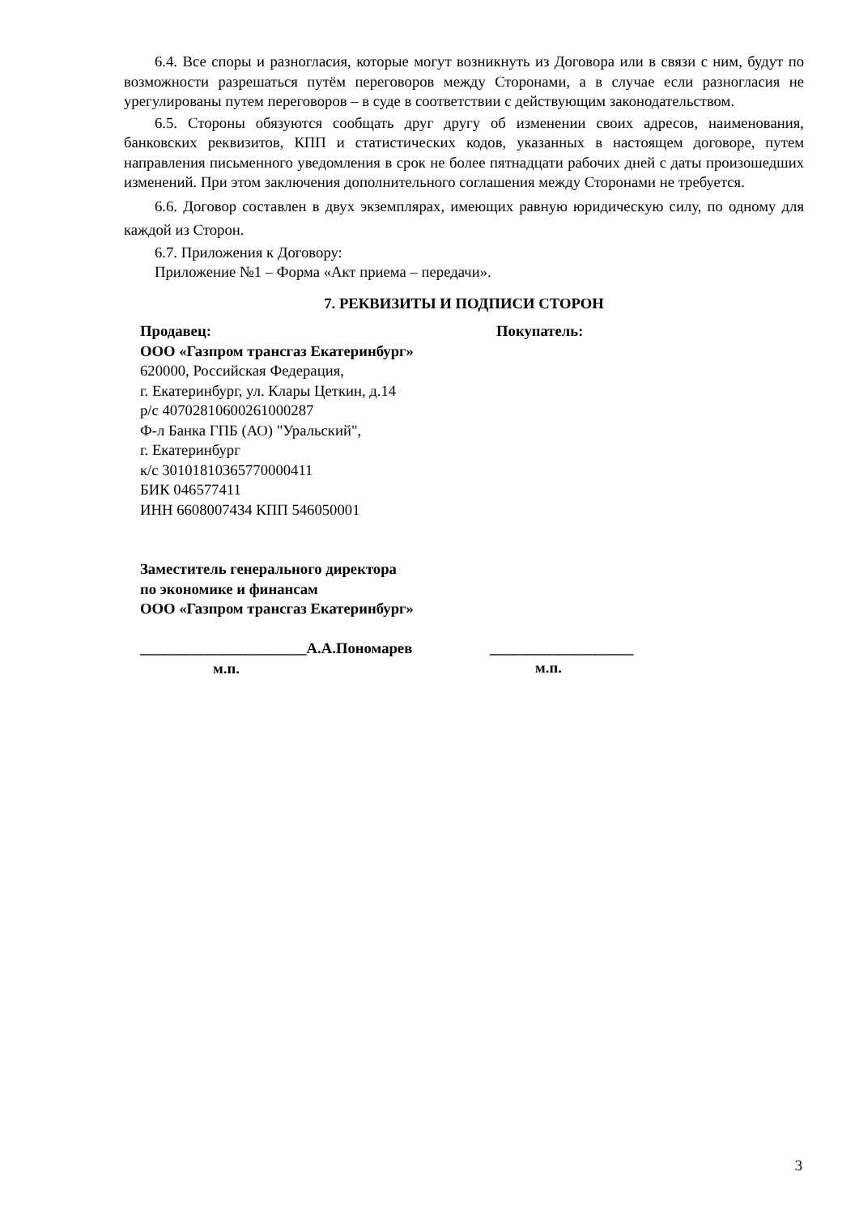6.4. Все споры и разногласия, которые могут возникнуть из Договора или в связи с ним, будут по возможности разрешаться путём переговоров между Сторонами, а в случае если разногласия не урегулированы путем переговоров – в суде в соответствии с действующим законодательством.
6.5. Стороны обязуются сообщать друг другу об изменении своих адресов, наименования, банковских реквизитов, КПП и статистических кодов, указанных в настоящем договоре, путем направления письменного уведомления в срок не более пятнадцати рабочих дней с даты произошедших изменений. При этом заключения дополнительного соглашения между Сторонами не требуется.
6.6. Договор составлен в двух экземплярах, имеющих равную юридическую силу, по одному для каждой из Сторон.
6.7. Приложения к Договору:
Приложение №1 – Форма «Акт приема – передачи».
7. РЕКВИЗИТЫ И ПОДПИСИ СТОРОН
Продавец:
ООО «Газпром трансгаз Екатеринбург»
620000, Российская Федерация,
г. Екатеринбург, ул. Клары Цеткин, д.14
р/с 40702810600261000287
Ф-л Банка ГПБ (АО) "Уральский",
г. Екатеринбург
к/с 30101810365770000411
БИК 046577411
ИНН 6608007434 КПП 546050001
Заместитель генерального директора
по экономике и финансам
ООО «Газпром трансгаз Екатеринбург»
______________________А.А.Пономарев
м.п.
Покупатель:
___________________
м.п.
3